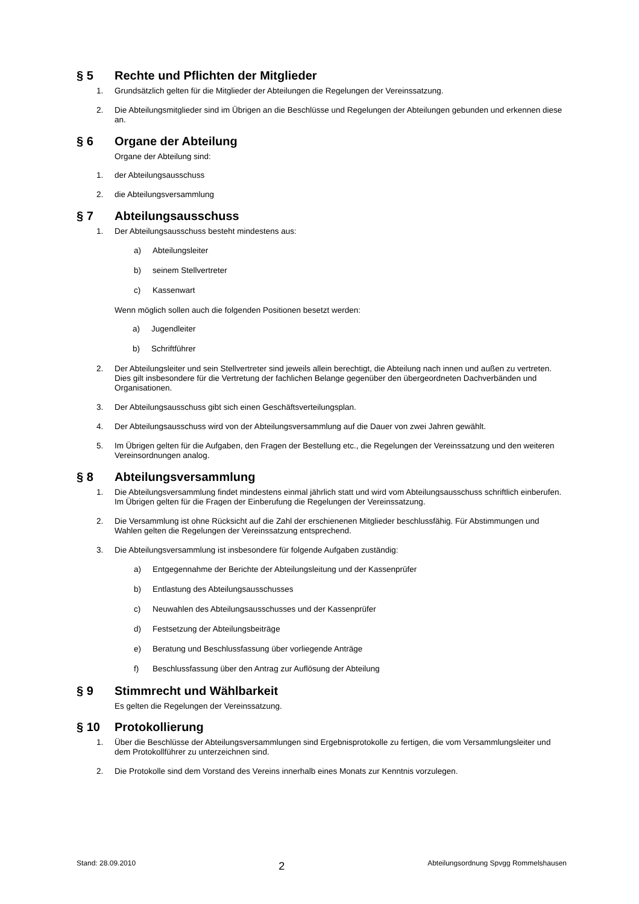§ 5 Rechte und Pflichten der Mitglieder
1. Grundsätzlich gelten für die Mitglieder der Abteilungen die Regelungen der Vereinssatzung.
2. Die Abteilungsmitglieder sind im Übrigen an die Beschlüsse und Regelungen der Abteilungen gebunden und erkennen diese an.
§ 6 Organe der Abteilung
Organe der Abteilung sind:
1. der Abteilungsausschuss
2. die Abteilungsversammlung
§ 7 Abteilungsausschuss
1. Der Abteilungsausschuss besteht mindestens aus:
a) Abteilungsleiter
b) seinem Stellvertreter
c) Kassenwart
Wenn möglich sollen auch die folgenden Positionen besetzt werden:
a) Jugendleiter
b) Schriftführer
2. Der Abteilungsleiter und sein Stellvertreter sind jeweils allein berechtigt, die Abteilung nach innen und außen zu vertreten. Dies gilt insbesondere für die Vertretung der fachlichen Belange gegenüber den übergeordneten Dachverbänden und Organisationen.
3. Der Abteilungsausschuss gibt sich einen Geschäftsverteilungsplan.
4. Der Abteilungsausschuss wird von der Abteilungsversammlung auf die Dauer von zwei Jahren gewählt.
5. Im Übrigen gelten für die Aufgaben, den Fragen der Bestellung etc., die Regelungen der Vereinssatzung und den weiteren Vereinsordnungen analog.
§ 8 Abteilungsversammlung
1. Die Abteilungsversammlung findet mindestens einmal jährlich statt und wird vom Abteilungsausschuss schriftlich einberufen. Im Übrigen gelten für die Fragen der Einberufung die Regelungen der Vereinssatzung.
2. Die Versammlung ist ohne Rücksicht auf die Zahl der erschienenen Mitglieder beschlussfähig. Für Abstimmungen und Wahlen gelten die Regelungen der Vereinssatzung entsprechend.
3. Die Abteilungsversammlung ist insbesondere für folgende Aufgaben zuständig:
a) Entgegennahme der Berichte der Abteilungsleitung und der Kassenprüfer
b) Entlastung des Abteilungsausschusses
c) Neuwahlen des Abteilungsausschusses und der Kassenprüfer
d) Festsetzung der Abteilungsbeiträge
e) Beratung und Beschlussfassung über vorliegende Anträge
f) Beschlussfassung über den Antrag zur Auflösung der Abteilung
§ 9 Stimmrecht und Wählbarkeit
Es gelten die Regelungen der Vereinssatzung.
§ 10 Protokollierung
1. Über die Beschlüsse der Abteilungsversammlungen sind Ergebnisprotokolle zu fertigen, die vom Versammlungsleiter und dem Protokollführer zu unterzeichnen sind.
2. Die Protokolle sind dem Vorstand des Vereins innerhalb eines Monats zur Kenntnis vorzulegen.
Stand: 28.09.2010 2 Abteilungsordnung Spvgg Rommelshausen